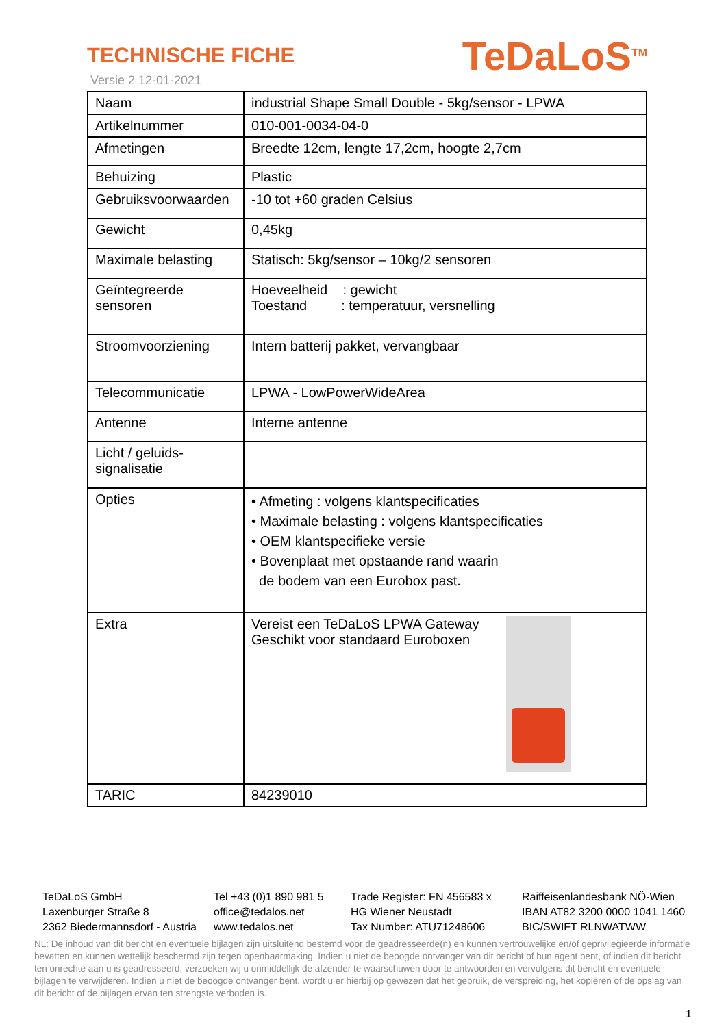TECHNISCHE FICHE
Versie 2 12-01-2021
TeDaLoS<sup>TM</sup>
| Naam | industrial Shape Small Double - 5kg/sensor - LPWA |
| Artikelnummer | 010-001-0034-04-0 |
| Afmetingen | Breedte 12cm, lengte 17,2cm, hoogte 2,7cm |
| Behuizing | Plastic |
| Gebruiksvoorwaarden | -10 tot +60 graden Celsius |
| Gewicht | 0,45kg |
| Maximale belasting | Statisch: 5kg/sensor – 10kg/2 sensoren |
| Geïntegreerde sensoren | Hoeveelheid : gewicht Toestand : temperatuur, versnelling |
| Stroomvoorziening | Intern batterij pakket, vervangbaar |
| Telecommunicatie | LPWA - LowPowerWideArea |
| Antenne | Interne antenne |
| Licht / geluids-signalisatie | |
| Opties | • Afmeting : volgens klantspecificaties • Maximale belasting : volgens klantspecificaties • OEM klantspecifieke versie • Bovenplaat met opstaande rand waarin de bodem van een Eurobox past. |
| Extra | Vereist een TeDaLoS LPWA Gateway Geschikt voor standaard Euroboxen |
| TARIC | 84239010 |
TeDaLoS GmbH
Laxenburger Straße 8
2362 Biedermannsdorf - Austria
Tel +43 (0)1 890 981 5
office@tedalos.net
www.tedalos.net
Trade Register: FN 456583 x
HG Wiener Neustadt
Tax Number: ATU71248606
Raiffeisenlandesbank NÖ-Wien
IBAN AT82 3200 0000 1041 1460
BIC/SWIFT RLNWATWW
NL: De inhoud van dit bericht en eventuele bijlagen zijn uitsluitend bestemd voor de geadresseerde(n) en kunnen vertrouwelijke en/of geprivilegieerde informatie bevatten en kunnen wettelijk beschermd zijn tegen openbaarmaking. Indien u niet de beoogde ontvanger van dit bericht of hun agent bent, of indien dit bericht ten onrechte aan u is geadresseerd, verzoeken wij u onmiddellijk de afzender te waarschuwen door te antwoorden en vervolgens dit bericht en eventuele bijlagen te verwijderen. Indien u niet de beoogde ontvanger bent, wordt u er hierbij op gewezen dat het gebruik, de verspreiding, het kopiëren of de opslag van dit bericht of de bijlagen ervan ten strengste verboden is.
1